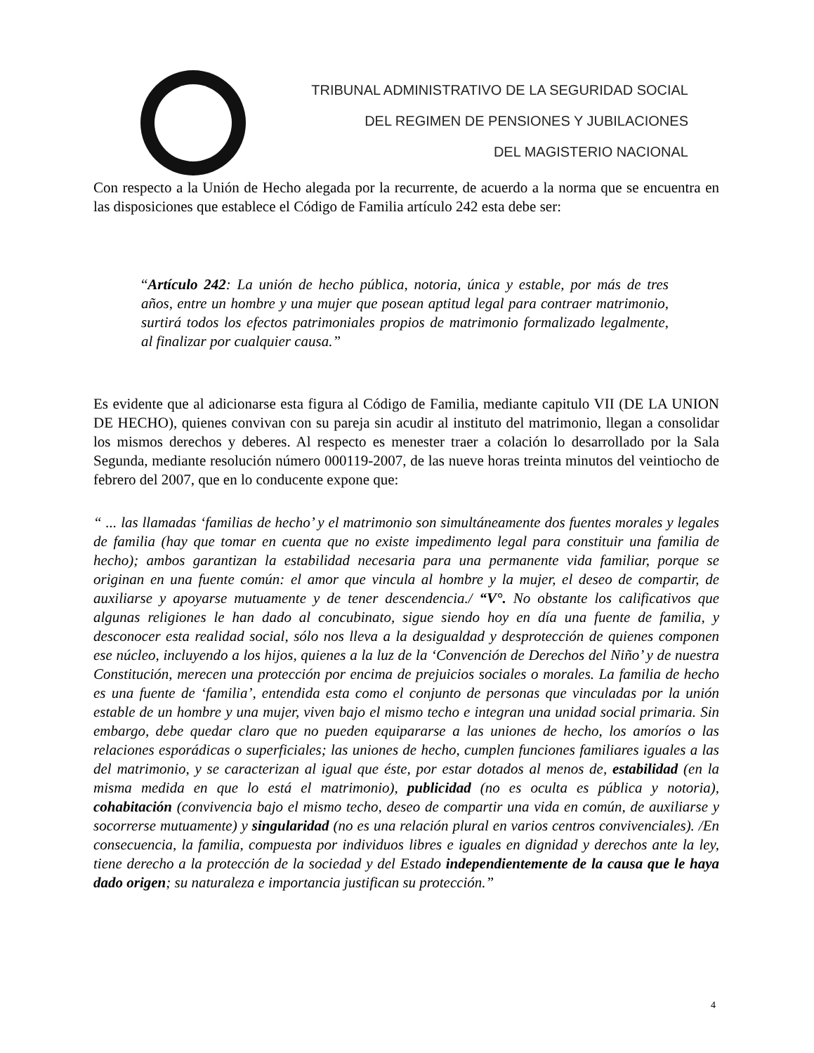TRIBUNAL ADMINISTRATIVO DE LA SEGURIDAD SOCIAL
DEL REGIMEN DE PENSIONES Y JUBILACIONES
DEL MAGISTERIO NACIONAL
Con respecto a la Unión de Hecho alegada por la recurrente, de acuerdo a la norma que se encuentra en las disposiciones que establece el Código de Familia artículo 242 esta debe ser:
“Artículo 242: La unión de hecho pública, notoria, única y estable, por más de tres años, entre un hombre y una mujer que posean aptitud legal para contraer matrimonio, surtirá todos los efectos patrimoniales propios de matrimonio formalizado legalmente, al finalizar por cualquier causa.”
Es evidente que al adicionarse esta figura al Código de Familia, mediante capitulo VII (DE LA UNION DE HECHO), quienes convivan con su pareja sin acudir al instituto del matrimonio, llegan a consolidar los mismos derechos y deberes. Al respecto es menester traer a colación lo desarrollado por la Sala Segunda, mediante resolución número 000119-2007, de las nueve horas treinta minutos del veintiocho de febrero del 2007, que en lo conducente expone que:
“ ... las llamadas ‘familias de hecho’ y el matrimonio son simultáneamente dos fuentes morales y legales de familia (hay que tomar en cuenta que no existe impedimento legal para constituir una familia de hecho); ambos garantizan la estabilidad necesaria para una permanente vida familiar, porque se originan en una fuente común: el amor que vincula al hombre y la mujer, el deseo de compartir, de auxiliarse y apoyarse mutuamente y de tener descendencia./ “V°. No obstante los calificativos que algunas religiones le han dado al concubinato, sigue siendo hoy en día una fuente de familia, y desconocer esta realidad social, sólo nos lleva a la desigualdad y desprotección de quienes componen ese núcleo, incluyendo a los hijos, quienes a la luz de la ‘Convención de Derechos del Niño’ y de nuestra Constitución, merecen una protección por encima de prejuicios sociales o morales. La familia de hecho es una fuente de ‘familia’, entendida esta como el conjunto de personas que vinculadas por la unión estable de un hombre y una mujer, viven bajo el mismo techo e integran una unidad social primaria. Sin embargo, debe quedar claro que no pueden equipararse a las uniones de hecho, los amoríos o las relaciones esporádicas o superficiales; las uniones de hecho, cumplen funciones familiares iguales a las del matrimonio, y se caracterizan al igual que éste, por estar dotados al menos de, estabilidad (en la misma medida en que lo está el matrimonio), publicidad (no es oculta es pública y notoria), cohabitación (convivencia bajo el mismo techo, deseo de compartir una vida en común, de auxiliarse y socorrerse mutuamente) y singularidad (no es una relación plural en varios centros convivenciales). /En consecuencia, la familia, compuesta por individuos libres e iguales en dignidad y derechos ante la ley, tiene derecho a la protección de la sociedad y del Estado independientemente de la causa que le haya dado origen; su naturaleza e importancia justifican su protección.”
4